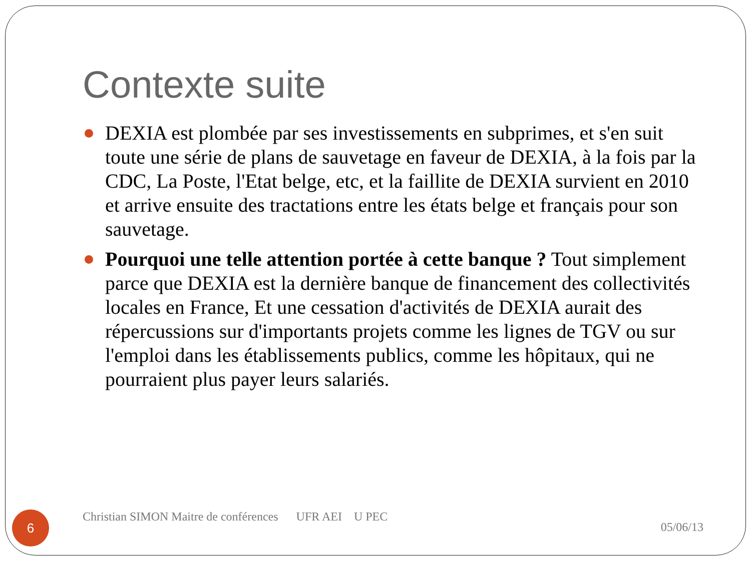Contexte suite
DEXIA est plombée par ses investissements en subprimes, et s'en suit toute une série de plans de sauvetage en faveur de DEXIA, à la fois par la CDC, La Poste, l'Etat belge, etc, et la faillite de DEXIA survient en 2010 et arrive ensuite des tractations entre les états belge et français pour son sauvetage.
Pourquoi une telle attention portée à cette banque ? Tout simplement parce que DEXIA est la dernière banque de financement des collectivités locales en France, Et une cessation d'activités de DEXIA aurait des répercussions sur d'importants projets comme les lignes de TGV ou sur l'emploi dans les établissements publics, comme les hôpitaux, qui ne pourraient plus payer leurs salariés.
6
Christian SIMON Maitre de conférences UFR AEI U PEC
05/06/13